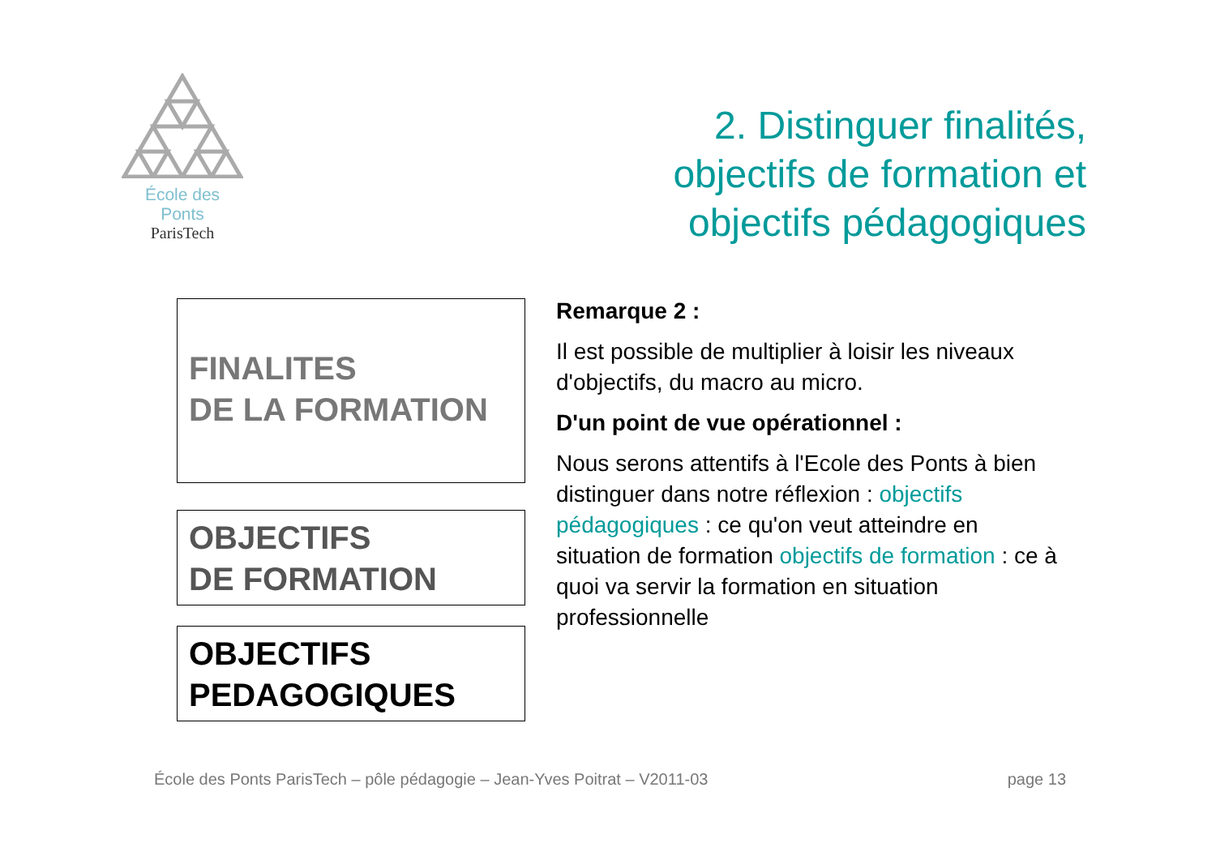École des Ponts
ParisTech
2. Distinguer finalités,
objectifs de formation et
objectifs pédagogiques
FINALITES
DE LA FORMATION
OBJECTIFS
DE FORMATION
OBJECTIFS
PEDAGOGIQUES
Remarque 2 :
Il est possible de multiplier à loisir les niveaux d'objectifs, du macro au micro.
D'un point de vue opérationnel :
Nous serons attentifs à l'Ecole des Ponts à bien distinguer dans notre réflexion : objectifs pédagogiques : ce qu'on veut atteindre en situation de formation objectifs de formation : ce à quoi va servir la formation en situation professionnelle
École des Ponts ParisTech – pôle pédagogie – Jean-Yves Poitrat – V2011-03 page 13